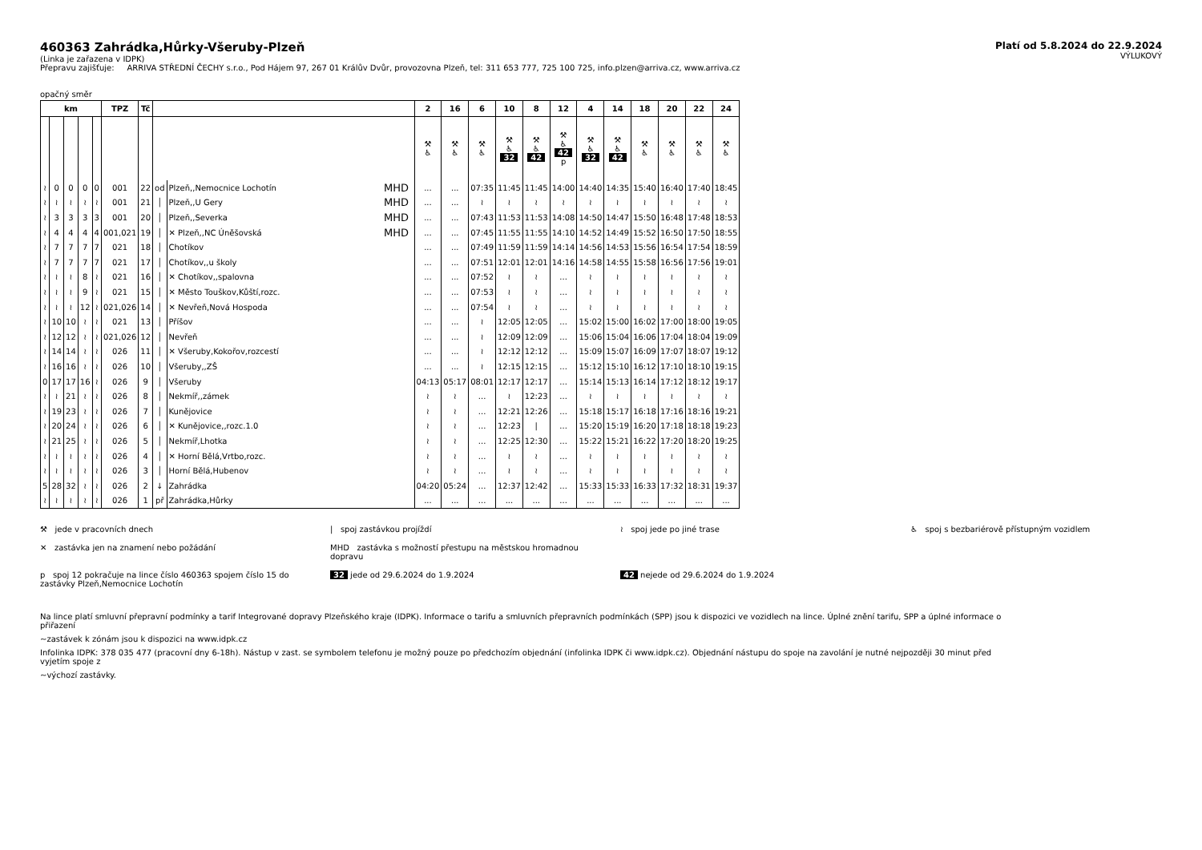460363 Zahrádka,Hůrky-Všeruby-Plzeň
(Linka je zařazena v IDPK)
Přepravu zajišťuje: ARRIVA STŘEDNÍ ČECHY s.r.o., Pod Hájem 97, 267 01 Králův Dvůr, provozovna Plzeň, tel: 311 653 777, 725 100 725, info.plzen@arriva.cz, www.arriva.cz
Platí od 5.8.2024 do 22.9.2024
VÝLUKOVÝ
opačný směr
| km | | | | | TPZ | Tč | | | | 2 | 16 | 6 | 10 | 8 | 12 | 4 | 14 | 18 | 20 | 22 | 24 |
| --- | --- | --- | --- | --- | --- | --- | --- | --- | --- | --- | --- | --- | --- | --- | --- | --- | --- | --- | --- | --- | --- |
| | | | | | | | | | | ⚒ ♿ | ⚒ ♿ | ⚒ ♿ | ⚒ ♿ 32 | ⚒ ♿ 42 | ⚒ ♿ 42 p | ⚒ ♿ 32 | ⚒ ♿ 42 | ⚒ ♿ | ⚒ ♿ | ⚒ ♿ | ⚒ ♿ |
| ≀ | 0 | 0 | 0 | 0 | 001 | 22 | od | Plzeň,,Nemocnice Lochotín | MHD | ... | ... | 07:35 | 11:45 | 11:45 | 14:00 | 14:40 | 14:35 | 15:40 | 16:40 | 17:40 | 18:45 |
| ≀ | ≀ | ≀ | ≀ | ≀ | 001 | 21 | │ | Plzeň,,U Gery | MHD | ... | ... | ≀ | ≀ | ≀ | ≀ | ≀ | ≀ | ≀ | ≀ | ≀ | ≀ |
| ≀ | 3 | 3 | 3 | 3 | 001 | 20 | │ | Plzeň,,Severka | MHD | ... | ... | 07:43 | 11:53 | 11:53 | 14:08 | 14:50 | 14:47 | 15:50 | 16:48 | 17:48 | 18:53 |
| ≀ | 4 | 4 | 4 | 4 | 001,021 | 19 | │ | ✕ Plzeň,,NC Úněšovská | MHD | ... | ... | 07:45 | 11:55 | 11:55 | 14:10 | 14:52 | 14:49 | 15:52 | 16:50 | 17:50 | 18:55 |
| ≀ | 7 | 7 | 7 | 7 | 021 | 18 | │ | Chotíkov | | ... | ... | 07:49 | 11:59 | 11:59 | 14:14 | 14:56 | 14:53 | 15:56 | 16:54 | 17:54 | 18:59 |
| ≀ | 7 | 7 | 7 | 7 | 021 | 17 | │ | Chotíkov,,u školy | | ... | ... | 07:51 | 12:01 | 12:01 | 14:16 | 14:58 | 14:55 | 15:58 | 16:56 | 17:56 | 19:01 |
| ≀ | ≀ | ≀ | 8 | ≀ | 021 | 16 | │ | ✕ Chotíkov,,spalovna | | ... | ... | 07:52 | ≀ | ≀ | ... | ≀ | ≀ | ≀ | ≀ | ≀ | ≀ |
| ≀ | ≀ | ≀ | 9 | ≀ | 021 | 15 | │ | ✕ Město Touškov,Kůští,rozc. | | ... | ... | 07:53 | ≀ | ≀ | ... | ≀ | ≀ | ≀ | ≀ | ≀ | ≀ |
| ≀ | ≀ | ≀ | 12 | ≀ | 021,026 | 14 | │ | ✕ Nevřeň,Nová Hospoda | | ... | ... | 07:54 | ≀ | ≀ | ... | ≀ | ≀ | ≀ | ≀ | ≀ | ≀ |
| ≀ | 10 | 10 | ≀ | ≀ | 021 | 13 | │ | Příšov | | ... | ... | ≀ | 12:05 | 12:05 | ... | 15:02 | 15:00 | 16:02 | 17:00 | 18:00 | 19:05 |
| ≀ | 12 | 12 | ≀ | ≀ | 021,026 | 12 | │ | Nevřeň | | ... | ... | ≀ | 12:09 | 12:09 | ... | 15:06 | 15:04 | 16:06 | 17:04 | 18:04 | 19:09 |
| ≀ | 14 | 14 | ≀ | ≀ | 026 | 11 | │ | ✕ Všeruby,Kokořov,rozcestí | | ... | ... | ≀ | 12:12 | 12:12 | ... | 15:09 | 15:07 | 16:09 | 17:07 | 18:07 | 19:12 |
| ≀ | 16 | 16 | ≀ | ≀ | 026 | 10 | │ | Všeruby,,ZŠ | | ... | ... | ≀ | 12:15 | 12:15 | ... | 15:12 | 15:10 | 16:12 | 17:10 | 18:10 | 19:15 |
| 0 | 17 | 17 | 16 | ≀ | 026 | 9 | │ | Všeruby | | 04:13 | 05:17 | 08:01 | 12:17 | 12:17 | ... | 15:14 | 15:13 | 16:14 | 17:12 | 18:12 | 19:17 |
| ≀ | ≀ | 21 | ≀ | ≀ | 026 | 8 | │ | Nekmíř,,zámek | | ≀ | ≀ | ... | ≀ | 12:23 | ... | ≀ | ≀ | ≀ | ≀ | ≀ | ≀ |
| ≀ | 19 | 23 | ≀ | ≀ | 026 | 7 | │ | Kunějovice | | ≀ | ≀ | ... | 12:21 | 12:26 | ... | 15:18 | 15:17 | 16:18 | 17:16 | 18:16 | 19:21 |
| ≀ | 20 | 24 | ≀ | ≀ | 026 | 6 | │ | ✕ Kunějovice,,rozc.1.0 | | ≀ | ≀ | ... | 12:23 | / | ... | 15:20 | 15:19 | 16:20 | 17:18 | 18:18 | 19:23 |
| ≀ | 21 | 25 | ≀ | ≀ | 026 | 5 | │ | Nekmíř,Lhotka | | ≀ | ≀ | ... | 12:25 | 12:30 | ... | 15:22 | 15:21 | 16:22 | 17:20 | 18:20 | 19:25 |
| ≀ | ≀ | ≀ | ≀ | ≀ | 026 | 4 | │ | ✕ Horní Bělá,Vrtbo,rozc. | | ≀ | ≀ | ... | ≀ | ≀ | ... | ≀ | ≀ | ≀ | ≀ | ≀ | ≀ |
| ≀ | ≀ | ≀ | ≀ | ≀ | 026 | 3 | │ | Horní Bělá,Hubenov | | ≀ | ≀ | ... | ≀ | ≀ | ... | ≀ | ≀ | ≀ | ≀ | ≀ | ≀ |
| 5 | 28 | 32 | ≀ | ≀ | 026 | 2 | ↓ | Zahrádka | | 04:20 | 05:24 | ... | 12:37 | 12:42 | ... | 15:33 | 15:33 | 16:33 | 17:32 | 18:31 | 19:37 |
| ≀ | ≀ | ≀ | ≀ | ≀ | 026 | 1 | př | Zahrádka,Hůrky | | ... | ... | ... | ... | ... | ... | ... | ... | ... | ... | ... | ... |
⚒ jede v pracovních dnech
| spoj zastávkou projíždí
≀ spoj jede po jiné trase
♿ spoj s bezbariérově přístupným vozidlem
✕ zastávka jen na znamení nebo požádání
MHD zastávka s možností přestupu na městskou hromadnou dopravu
p spoj 12 pokračuje na lince číslo 460363 spojem číslo 15 do zastávky Plzeň,Nemocnice Lochotín
32 jede od 29.6.2024 do 1.9.2024
42 nejede od 29.6.2024 do 1.9.2024
Na lince platí smluvní přepravní podmínky a tarif Integrované dopravy Plzeňského kraje (IDPK). Informace o tarifu a smluvních přepravních podmínkách (SPP) jsou k dispozici ve vozidlech na lince. Úplné znění tarifu, SPP a úplné informace o přiřazení
~zastávek k zónám jsou k dispozici na www.idpk.cz
Infolinka IDPK: 378 035 477 (pracovní dny 6-18h). Nástup v zast. se symbolem telefonu je možný pouze po předchozím objednání (infolinka IDPK či www.idpk.cz). Objednání nástupu do spoje na zavolání je nutné nejpozději 30 minut před vyjetím spoje z
~výchozí zastávky.